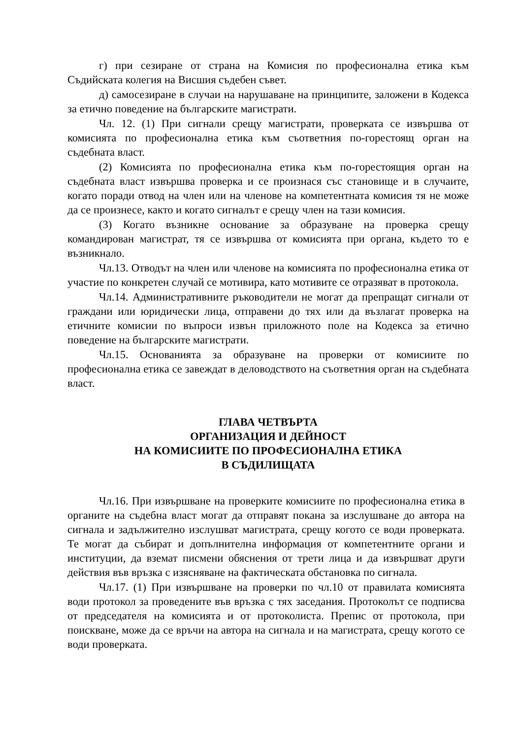г) при сезиране от страна на Комисия по професионална етика към Съдийската колегия на Висшия съдебен съвет.
д) самосезиране в случаи на нарушаване на принципите, заложени в Кодекса за етично поведение на българските магистрати.
Чл. 12. (1) При сигнали срещу магистрати, проверката се извършва от комисията по професионална етика към съответния по-горестоящ орган на съдебната власт.
(2) Комисията по професионална етика към по-горестоящия орган на съдебната власт извършва проверка и се произнася със становище и в случаите, когато поради отвод на член или на членове на компетентната комисия тя не може да се произнесе, както и когато сигналът е срещу член на тази комисия.
(3) Когато възникне основание за образуване на проверка срещу командирован магистрат, тя се извършва от комисията при органа, където то е възникнало.
Чл.13. Отводът на член или членове на комисията по професионална етика от участие по конкретен случай се мотивира, като мотивите се отразяват в протокола.
Чл.14. Административните ръководители не могат да препращат сигнали от граждани или юридически лица, отправени до тях или да възлагат проверка на етичните комисии по въпроси извън приложното поле на Кодекса за етично поведение на българските магистрати.
Чл.15. Основанията за образуване на проверки от комисиите по професионална етика се завеждат в деловодството на съответния орган на съдебната власт.
ГЛАВА ЧЕТВЪРТА
ОРГАНИЗАЦИЯ И ДЕЙНОСТ
НА КОМИСИИТЕ ПО ПРОФЕСИОНАЛНА ЕТИКА
В СЪДИЛИЩАТА
Чл.16. При извършване на проверките комисиите по професионална етика в органите на съдебна власт могат да отправят покана за изслушване до автора на сигнала и задължително изслушват магистрата, срещу когото се води проверката. Те могат да събират и допълнителна информация от компетентните органи и институции, да вземат писмени обяснения от трети лица и да извършват други действия във връзка с изясняване на фактическата обстановка по сигнала.
Чл.17. (1) При извършване на проверки по чл.10 от правилата комисията води протокол за проведените във връзка с тях заседания. Протоколът се подписва от председателя на комисията и от протоколиста. Препис от протокола, при поискване, може да се връчи на автора на сигнала и на магистрата, срещу когото се води проверката.